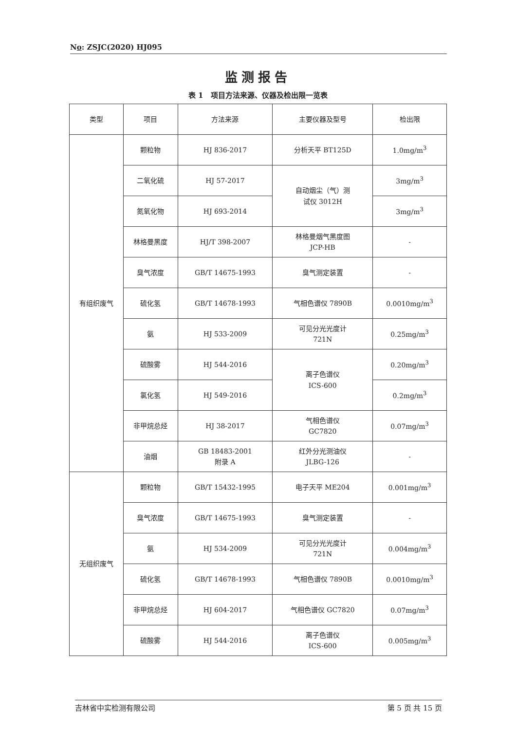No: ZSJC(2020) HJ095
监测报告
表 1 项目方法来源、仪器及检出限一览表
| 类型 | 项目 | 方法来源 | 主要仪器及型号 | 检出限 |
| --- | --- | --- | --- | --- |
| 有组织废气 | 颗粒物 | HJ 836-2017 | 分析天平 BT125D | 1.0mg/m<sup>3</sup> |
| | 二氧化硫 | HJ 57-2017 | 自动烟尘（气）测 试仪 3012H | 3mg/m<sup>3</sup> |
| | 氮氧化物 | HJ 693-2014 | | 3mg/m<sup>3</sup> |
| | 林格曼黑度 | HJ/T 398-2007 | 林格曼烟气黑度图 JCP-HB | - |
| | 臭气浓度 | GB/T 14675-1993 | 臭气测定装置 | - |
| | 硫化氢 | GB/T 14678-1993 | 气相色谱仪 7890B | 0.0010mg/m<sup>3</sup> |
| | 氨 | HJ 533-2009 | 可见分光光度计 721N | 0.25mg/m<sup>3</sup> |
| | 硫酸雾 | HJ 544-2016 | 离子色谱仪 ICS-600 | 0.20mg/m<sup>3</sup> |
| | 氯化氢 | HJ 549-2016 | | 0.2mg/m<sup>3</sup> |
| | 非甲烷总烃 | HJ 38-2017 | 气相色谱仪 GC7820 | 0.07mg/m<sup>3</sup> |
| | 油烟 | GB 18483-2001 附录 A | 红外分光测油仪 JLBG-126 | - |
| 无组织废气 | 颗粒物 | GB/T 15432-1995 | 电子天平 ME204 | 0.001mg/m<sup>3</sup> |
| | 臭气浓度 | GB/T 14675-1993 | 臭气测定装置 | - |
| | 氨 | HJ 534-2009 | 可见分光光度计 721N | 0.004mg/m<sup>3</sup> |
| | 硫化氢 | GB/T 14678-1993 | 气相色谱仪 7890B | 0.0010mg/m<sup>3</sup> |
| | 非甲烷总烃 | HJ 604-2017 | 气相色谱仪 GC7820 | 0.07mg/m<sup>3</sup> |
| | 硫酸雾 | HJ 544-2016 | 离子色谱仪 ICS-600 | 0.005mg/m<sup>3</sup> |
吉林省中实检测有限公司 第 5 页 共 15 页